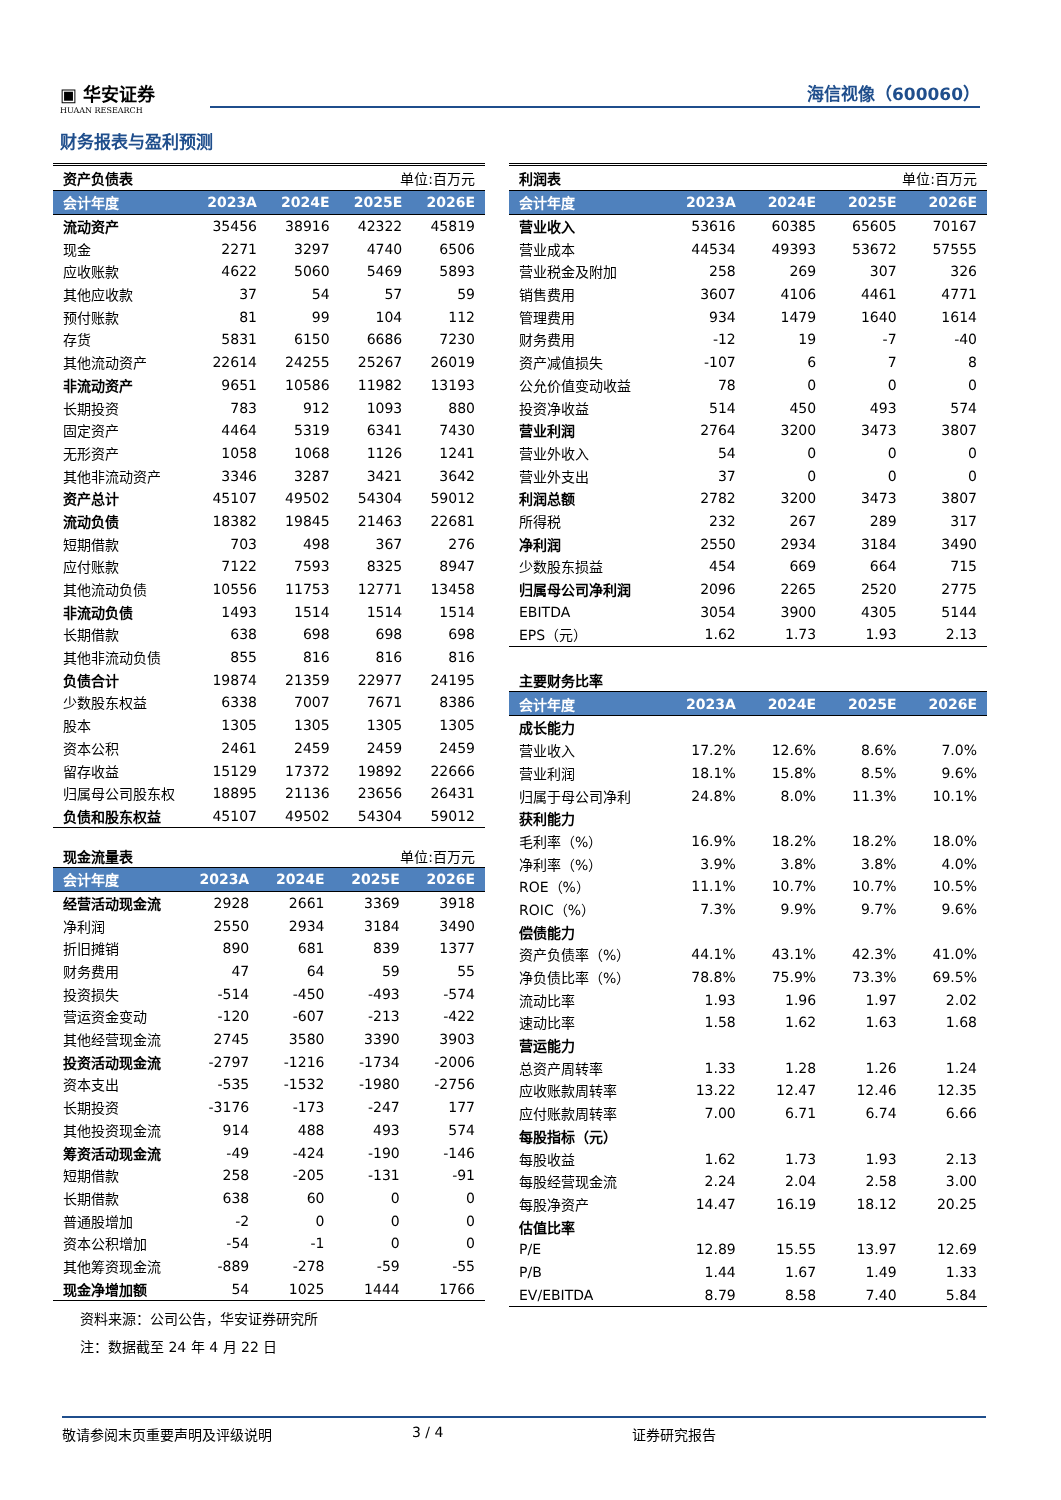▣ 华安证券 HUAAN RESEARCH
海信视像（600060）
财务报表与盈利预测
| 资产负债表 | | | 单位:百万元 | |
| 会计年度 | 2023A | 2024E | 2025E | 2026E |
| 流动资产 | 35456 | 38916 | 42322 | 45819 |
| 现金 | 2271 | 3297 | 4740 | 6506 |
| 应收账款 | 4622 | 5060 | 5469 | 5893 |
| 其他应收款 | 37 | 54 | 57 | 59 |
| 预付账款 | 81 | 99 | 104 | 112 |
| 存货 | 5831 | 6150 | 6686 | 7230 |
| 其他流动资产 | 22614 | 24255 | 25267 | 26019 |
| 非流动资产 | 9651 | 10586 | 11982 | 13193 |
| 长期投资 | 783 | 912 | 1093 | 880 |
| 固定资产 | 4464 | 5319 | 6341 | 7430 |
| 无形资产 | 1058 | 1068 | 1126 | 1241 |
| 其他非流动资产 | 3346 | 3287 | 3421 | 3642 |
| 资产总计 | 45107 | 49502 | 54304 | 59012 |
| 流动负债 | 18382 | 19845 | 21463 | 22681 |
| 短期借款 | 703 | 498 | 367 | 276 |
| 应付账款 | 7122 | 7593 | 8325 | 8947 |
| 其他流动负债 | 10556 | 11753 | 12771 | 13458 |
| 非流动负债 | 1493 | 1514 | 1514 | 1514 |
| 长期借款 | 638 | 698 | 698 | 698 |
| 其他非流动负债 | 855 | 816 | 816 | 816 |
| 负债合计 | 19874 | 21359 | 22977 | 24195 |
| 少数股东权益 | 6338 | 7007 | 7671 | 8386 |
| 股本 | 1305 | 1305 | 1305 | 1305 |
| 资本公积 | 2461 | 2459 | 2459 | 2459 |
| 留存收益 | 15129 | 17372 | 19892 | 22666 |
| 归属母公司股东权 | 18895 | 21136 | 23656 | 26431 |
| 负债和股东权益 | 45107 | 49502 | 54304 | 59012 |
| 现金流量表 | | | 单位:百万元 | |
| 会计年度 | 2023A | 2024E | 2025E | 2026E |
| 经营活动现金流 | 2928 | 2661 | 3369 | 3918 |
| 净利润 | 2550 | 2934 | 3184 | 3490 |
| 折旧摊销 | 890 | 681 | 839 | 1377 |
| 财务费用 | 47 | 64 | 59 | 55 |
| 投资损失 | -514 | -450 | -493 | -574 |
| 营运资金变动 | -120 | -607 | -213 | -422 |
| 其他经营现金流 | 2745 | 3580 | 3390 | 3903 |
| 投资活动现金流 | -2797 | -1216 | -1734 | -2006 |
| 资本支出 | -535 | -1532 | -1980 | -2756 |
| 长期投资 | -3176 | -173 | -247 | 177 |
| 其他投资现金流 | 914 | 488 | 493 | 574 |
| 筹资活动现金流 | -49 | -424 | -190 | -146 |
| 短期借款 | 258 | -205 | -131 | -91 |
| 长期借款 | 638 | 60 | 0 | 0 |
| 普通股增加 | -2 | 0 | 0 | 0 |
| 资本公积增加 | -54 | -1 | 0 | 0 |
| 其他筹资现金流 | -889 | -278 | -59 | -55 |
| 现金净增加额 | 54 | 1025 | 1444 | 1766 |
| 利润表 | | | 单位:百万元 | |
| 会计年度 | 2023A | 2024E | 2025E | 2026E |
| 营业收入 | 53616 | 60385 | 65605 | 70167 |
| 营业成本 | 44534 | 49393 | 53672 | 57555 |
| 营业税金及附加 | 258 | 269 | 307 | 326 |
| 销售费用 | 3607 | 4106 | 4461 | 4771 |
| 管理费用 | 934 | 1479 | 1640 | 1614 |
| 财务费用 | -12 | 19 | -7 | -40 |
| 资产减值损失 | -107 | 6 | 7 | 8 |
| 公允价值变动收益 | 78 | 0 | 0 | 0 |
| 投资净收益 | 514 | 450 | 493 | 574 |
| 营业利润 | 2764 | 3200 | 3473 | 3807 |
| 营业外收入 | 54 | 0 | 0 | 0 |
| 营业外支出 | 37 | 0 | 0 | 0 |
| 利润总额 | 2782 | 3200 | 3473 | 3807 |
| 所得税 | 232 | 267 | 289 | 317 |
| 净利润 | 2550 | 2934 | 3184 | 3490 |
| 少数股东损益 | 454 | 669 | 664 | 715 |
| 归属母公司净利润 | 2096 | 2265 | 2520 | 2775 |
| EBITDA | 3054 | 3900 | 4305 | 5144 |
| EPS（元） | 1.62 | 1.73 | 1.93 | 2.13 |
| 主要财务比率 | | | | |
| 会计年度 | 2023A | 2024E | 2025E | 2026E |
| 成长能力 | | | | |
| 营业收入 | 17.2% | 12.6% | 8.6% | 7.0% |
| 营业利润 | 18.1% | 15.8% | 8.5% | 9.6% |
| 归属于母公司净利 | 24.8% | 8.0% | 11.3% | 10.1% |
| 获利能力 | | | | |
| 毛利率（%） | 16.9% | 18.2% | 18.2% | 18.0% |
| 净利率（%） | 3.9% | 3.8% | 3.8% | 4.0% |
| ROE（%） | 11.1% | 10.7% | 10.7% | 10.5% |
| ROIC（%） | 7.3% | 9.9% | 9.7% | 9.6% |
| 偿债能力 | | | | |
| 资产负债率（%） | 44.1% | 43.1% | 42.3% | 41.0% |
| 净负债比率（%） | 78.8% | 75.9% | 73.3% | 69.5% |
| 流动比率 | 1.93 | 1.96 | 1.97 | 2.02 |
| 速动比率 | 1.58 | 1.62 | 1.63 | 1.68 |
| 营运能力 | | | | |
| 总资产周转率 | 1.33 | 1.28 | 1.26 | 1.24 |
| 应收账款周转率 | 13.22 | 12.47 | 12.46 | 12.35 |
| 应付账款周转率 | 7.00 | 6.71 | 6.74 | 6.66 |
| 每股指标（元） | | | | |
| 每股收益 | 1.62 | 1.73 | 1.93 | 2.13 |
| 每股经营现金流 | 2.24 | 2.04 | 2.58 | 3.00 |
| 每股净资产 | 14.47 | 16.19 | 18.12 | 20.25 |
| 估值比率 | | | | |
| P/E | 12.89 | 15.55 | 13.97 | 12.69 |
| P/B | 1.44 | 1.67 | 1.49 | 1.33 |
| EV/EBITDA | 8.79 | 8.58 | 7.40 | 5.84 |
资料来源：公司公告，华安证券研究所
注：数据截至 24 年 4 月 22 日
敬请参阅末页重要声明及评级说明 3 / 4 证券研究报告